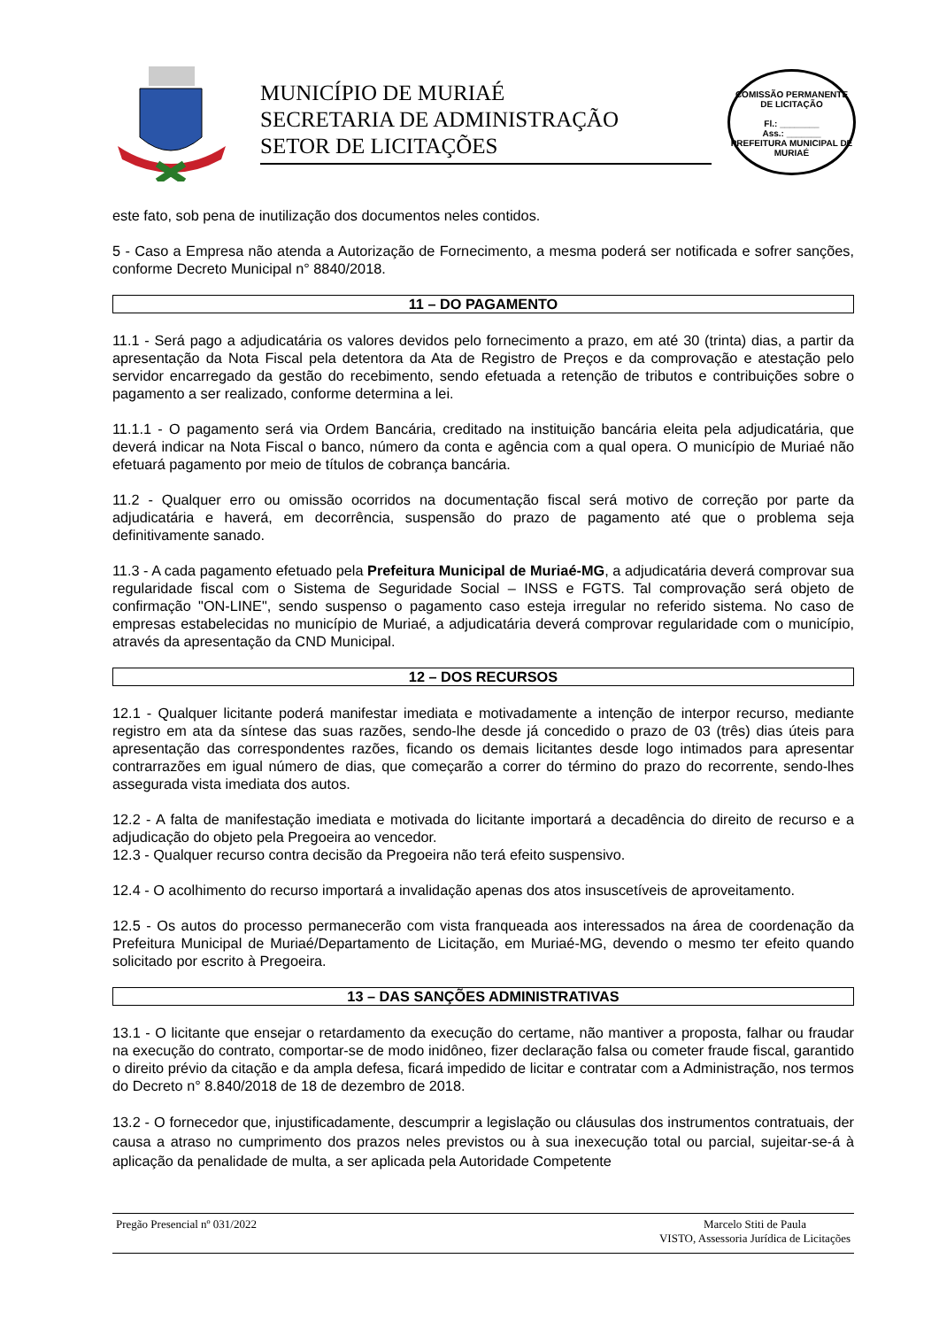MUNICÍPIO DE MURIAÉ
SECRETARIA DE ADMINISTRAÇÃO
SETOR DE LICITAÇÕES
COMISSÃO PERMANENTE DE LICITAÇÃO
Fl.: ________
Ass.: _______
PREFEITURA MUNICIPAL DE MURIAÉ
este fato, sob pena de inutilização dos documentos neles contidos.
5 - Caso a Empresa não atenda a Autorização de Fornecimento, a mesma poderá ser notificada e sofrer sanções, conforme Decreto Municipal n° 8840/2018.
11 – DO PAGAMENTO
11.1 - Será pago a adjudicatária os valores devidos pelo fornecimento a prazo, em até 30 (trinta) dias, a partir da apresentação da Nota Fiscal pela detentora da Ata de Registro de Preços e da comprovação e atestação pelo servidor encarregado da gestão do recebimento, sendo efetuada a retenção de tributos e contribuições sobre o pagamento a ser realizado, conforme determina a lei.
11.1.1 - O pagamento será via Ordem Bancária, creditado na instituição bancária eleita pela adjudicatária, que deverá indicar na Nota Fiscal o banco, número da conta e agência com a qual opera. O município de Muriaé não efetuará pagamento por meio de títulos de cobrança bancária.
11.2 - Qualquer erro ou omissão ocorridos na documentação fiscal será motivo de correção por parte da adjudicatária e haverá, em decorrência, suspensão do prazo de pagamento até que o problema seja definitivamente sanado.
11.3 - A cada pagamento efetuado pela Prefeitura Municipal de Muriaé-MG, a adjudicatária deverá comprovar sua regularidade fiscal com o Sistema de Seguridade Social – INSS e FGTS. Tal comprovação será objeto de confirmação "ON-LINE", sendo suspenso o pagamento caso esteja irregular no referido sistema. No caso de empresas estabelecidas no município de Muriaé, a adjudicatária deverá comprovar regularidade com o município, através da apresentação da CND Municipal.
12 – DOS RECURSOS
12.1 - Qualquer licitante poderá manifestar imediata e motivadamente a intenção de interpor recurso, mediante registro em ata da síntese das suas razões, sendo-lhe desde já concedido o prazo de 03 (três) dias úteis para apresentação das correspondentes razões, ficando os demais licitantes desde logo intimados para apresentar contrarrazões em igual número de dias, que começarão a correr do término do prazo do recorrente, sendo-lhes assegurada vista imediata dos autos.
12.2 - A falta de manifestação imediata e motivada do licitante importará a decadência do direito de recurso e a adjudicação do objeto pela Pregoeira ao vencedor.
12.3 - Qualquer recurso contra decisão da Pregoeira não terá efeito suspensivo.
12.4 - O acolhimento do recurso importará a invalidação apenas dos atos insuscetíveis de aproveitamento.
12.5 - Os autos do processo permanecerão com vista franqueada aos interessados na área de coordenação da Prefeitura Municipal de Muriaé/Departamento de Licitação, em Muriaé-MG, devendo o mesmo ter efeito quando solicitado por escrito à Pregoeira.
13 – DAS SANÇÕES ADMINISTRATIVAS
13.1 - O licitante que ensejar o retardamento da execução do certame, não mantiver a proposta, falhar ou fraudar na execução do contrato, comportar-se de modo inidôneo, fizer declaração falsa ou cometer fraude fiscal, garantido o direito prévio da citação e da ampla defesa, ficará impedido de licitar e contratar com a Administração, nos termos do Decreto n° 8.840/2018 de 18 de dezembro de 2018.
13.2 - O fornecedor que, injustificadamente, descumprir a legislação ou cláusulas dos instrumentos contratuais, der causa a atraso no cumprimento dos prazos neles previstos ou à sua inexecução total ou parcial, sujeitar-se-á à aplicação da penalidade de multa, a ser aplicada pela Autoridade Competente
Pregão Presencial nº 031/2022 Marcelo Stiti de Paula
VISTO, Assessoria Jurídica de Licitações